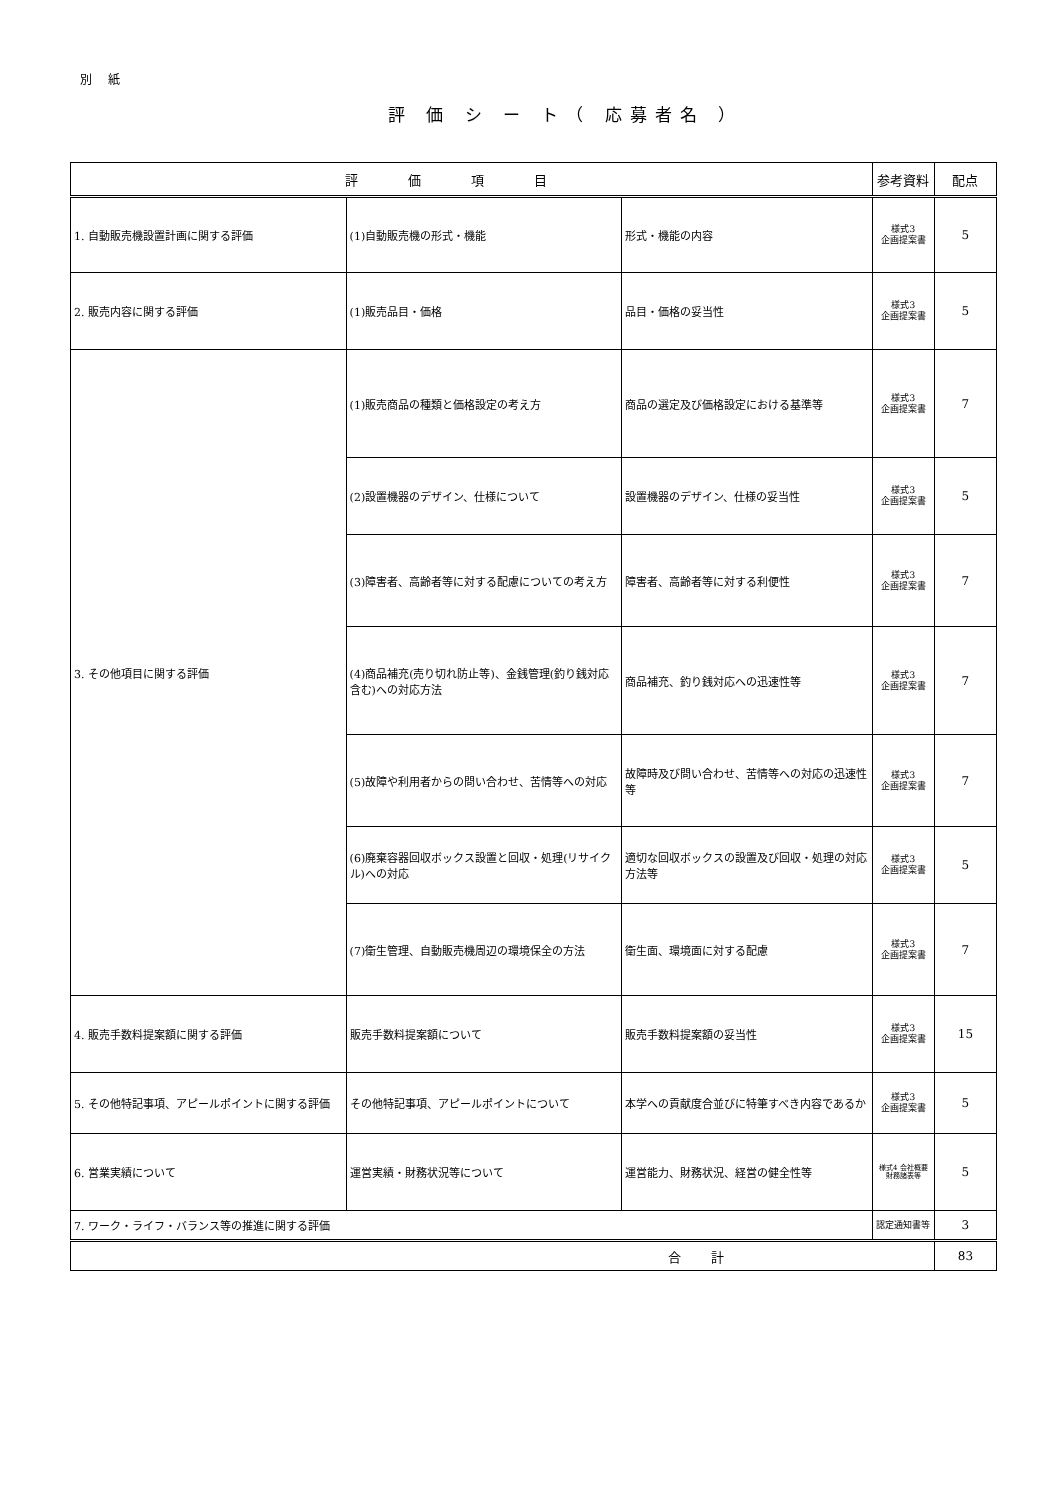別 紙
評 価 シ ー ト（ 応募者名 ）
| 評価項目 | | | 参考資料 | 配点 |
| --- | --- | --- | --- | --- |
| 1. 自動販売機設置計画に関する評価 | (1)自動販売機の形式・機能 | 形式・機能の内容 | 様式3 企画提案書 | 5 |
| 2. 販売内容に関する評価 | (1)販売品目・価格 | 品目・価格の妥当性 | 様式3 企画提案書 | 5 |
| 3. その他項目に関する評価 | (1)販売商品の種類と価格設定の考え方 | 商品の選定及び価格設定における基準等 | 様式3 企画提案書 | 7 |
| | (2)設置機器のデザイン、仕様について | 設置機器のデザイン、仕様の妥当性 | 様式3 企画提案書 | 5 |
| | (3)障害者、高齢者等に対する配慮についての考え方 | 障害者、高齢者等に対する利便性 | 様式3 企画提案書 | 7 |
| | (4)商品補充(売り切れ防止等)、金銭管理(釣り銭対応含む)への対応方法 | 商品補充、釣り銭対応への迅速性等 | 様式3 企画提案書 | 7 |
| | (5)故障や利用者からの問い合わせ、苦情等への対応 | 故障時及び問い合わせ、苦情等への対応の迅速性等 | 様式3 企画提案書 | 7 |
| | (6)廃棄容器回収ボックス設置と回収・処理(リサイクル)への対応 | 適切な回収ボックスの設置及び回収・処理の対応方法等 | 様式3 企画提案書 | 5 |
| | (7)衛生管理、自動販売機周辺の環境保全の方法 | 衛生面、環境面に対する配慮 | 様式3 企画提案書 | 7 |
| 4. 販売手数料提案額に関する評価 | 販売手数料提案額について | 販売手数料提案額の妥当性 | 様式3 企画提案書 | 15 |
| 5. その他特記事項、アピールポイントに関する評価 | その他特記事項、アピールポイントについて | 本学への貢献度合並びに特筆すべき内容であるか | 様式3 企画提案書 | 5 |
| 6. 営業実績について | 運営実績・財務状況等について | 運営能力、財務状況、経営の健全性等 | 様式4 会社概要 財務諸表等 | 5 |
| 7. ワーク・ライフ・バランス等の推進に関する評価 | | | 認定通知書等 | 3 |
| 合計 | | | | 83 |